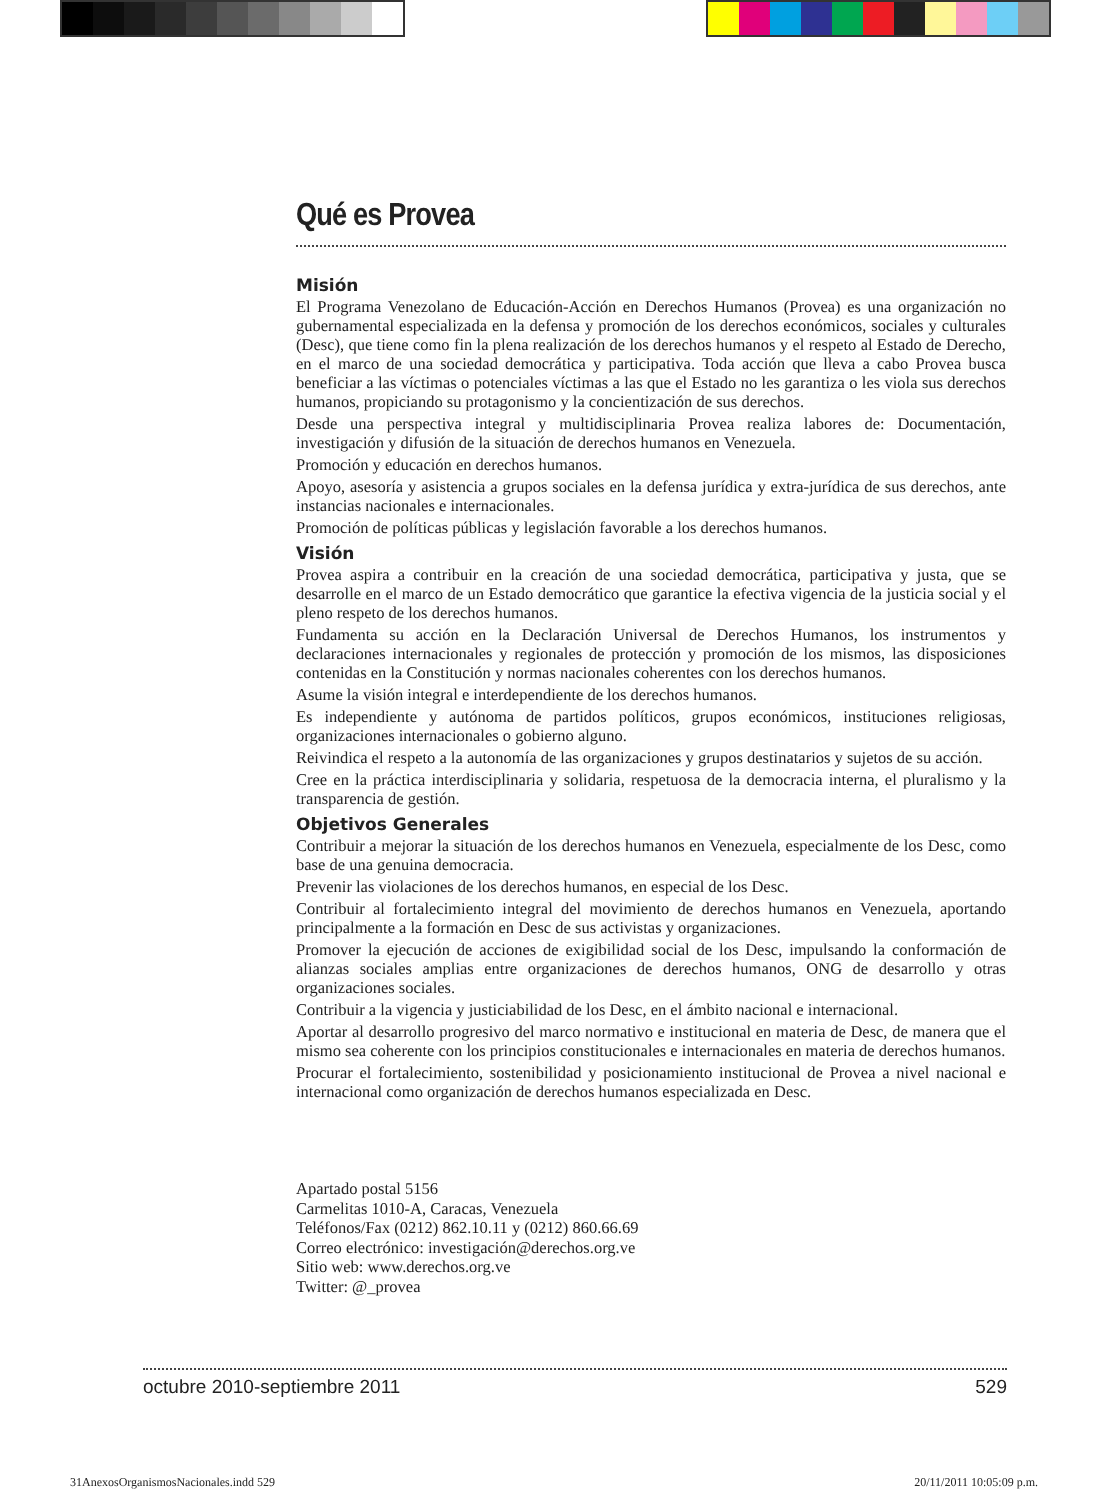Qué es Provea
Misión
El Programa Venezolano de Educación-Acción en Derechos Humanos (Provea) es una organización no gubernamental especializada en la defensa y promoción de los derechos económicos, sociales y culturales (Desc), que tiene como fin la plena realización de los derechos humanos y el respeto al Estado de Derecho, en el marco de una sociedad democrática y participativa. Toda acción que lleva a cabo Provea busca beneficiar a las víctimas o potenciales víctimas a las que el Estado no les garantiza o les viola sus derechos humanos, propiciando su protagonismo y la concientización de sus derechos.
Desde una perspectiva integral y multidisciplinaria Provea realiza labores de: Documentación, investigación y difusión de la situación de derechos humanos en Venezuela.
Promoción y educación en derechos humanos.
Apoyo, asesoría y asistencia a grupos sociales en la defensa jurídica y extra-jurídica de sus derechos, ante instancias nacionales e internacionales.
Promoción de políticas públicas y legislación favorable a los derechos humanos.
Visión
Provea aspira a contribuir en la creación de una sociedad democrática, participativa y justa, que se desarrolle en el marco de un Estado democrático que garantice la efectiva vigencia de la justicia social y el pleno respeto de los derechos humanos.
Fundamenta su acción en la Declaración Universal de Derechos Humanos, los instrumentos y declaraciones internacionales y regionales de protección y promoción de los mismos, las disposiciones contenidas en la Constitución y normas nacionales coherentes con los derechos humanos.
Asume la visión integral e interdependiente de los derechos humanos.
Es independiente y autónoma de partidos políticos, grupos económicos, instituciones religiosas, organizaciones internacionales o gobierno alguno.
Reivindica el respeto a la autonomía de las organizaciones y grupos destinatarios y sujetos de su acción.
Cree en la práctica interdisciplinaria y solidaria, respetuosa de la democracia interna, el pluralismo y la transparencia de gestión.
Objetivos Generales
Contribuir a mejorar la situación de los derechos humanos en Venezuela, especialmente de los Desc, como base de una genuina democracia.
Prevenir las violaciones de los derechos humanos, en especial de los Desc.
Contribuir al fortalecimiento integral del movimiento de derechos humanos en Venezuela, aportando principalmente a la formación en Desc de sus activistas y organizaciones.
Promover la ejecución de acciones de exigibilidad social de los Desc, impulsando la conformación de alianzas sociales amplias entre organizaciones de derechos humanos, ONG de desarrollo y otras organizaciones sociales.
Contribuir a la vigencia y justiciabilidad de los Desc, en el ámbito nacional e internacional.
Aportar al desarrollo progresivo del marco normativo e institucional en materia de Desc, de manera que el mismo sea coherente con los principios constitucionales e internacionales en materia de derechos humanos.
Procurar el fortalecimiento, sostenibilidad y posicionamiento institucional de Provea a nivel nacional e internacional como organización de derechos humanos especializada en Desc.
Apartado postal 5156
Carmelitas 1010-A, Caracas, Venezuela
Teléfonos/Fax (0212) 862.10.11 y (0212) 860.66.69
Correo electrónico: investigación@derechos.org.ve
Sitio web: www.derechos.org.ve
Twitter: @_provea
octubre 2010-septiembre 2011 529
31AnexosOrganismosNacionales.indd 529 20/11/2011 10:05:09 p.m.